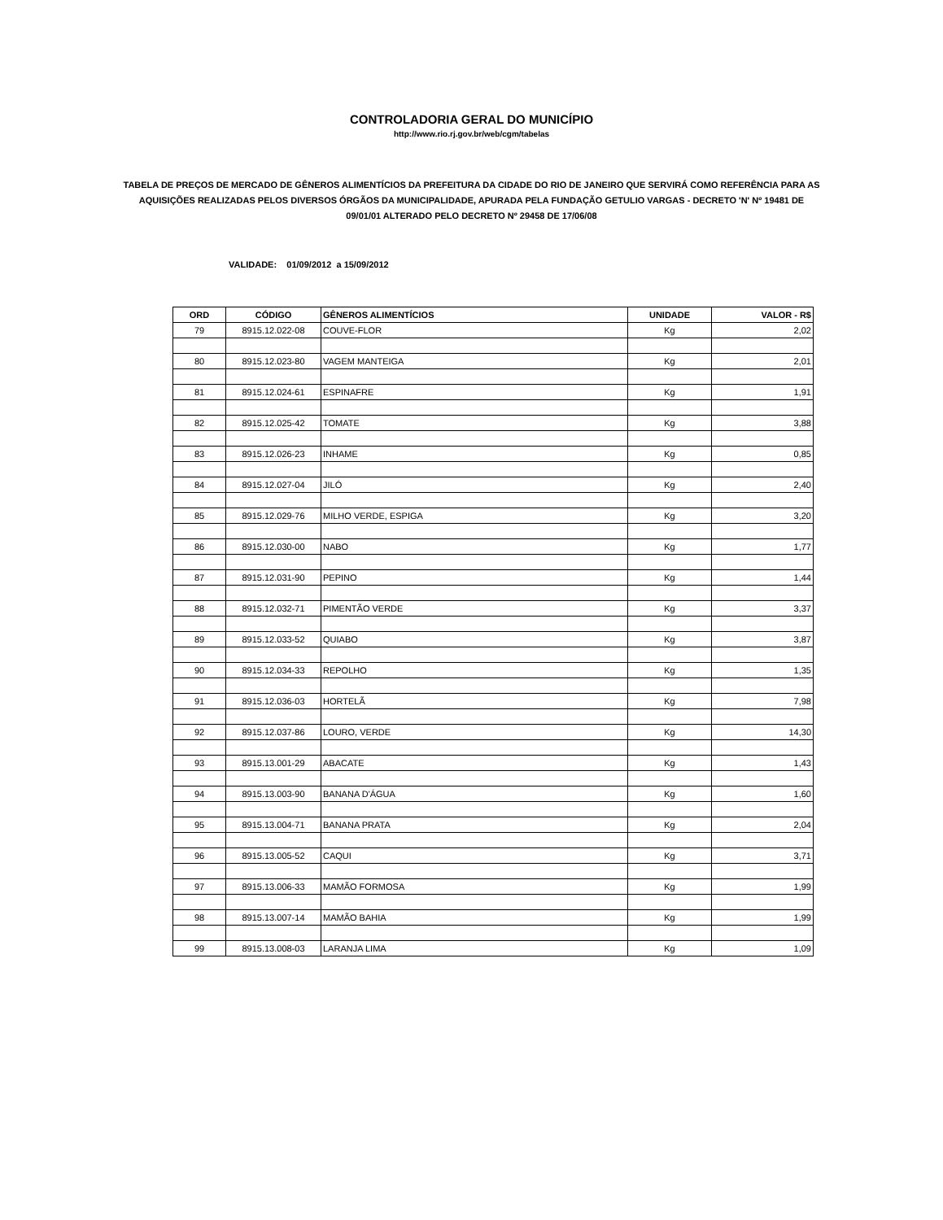CONTROLADORIA GERAL DO MUNICÍPIO
http://www.rio.rj.gov.br/web/cgm/tabelas
TABELA DE PREÇOS DE MERCADO DE GÊNEROS ALIMENTÍCIOS DA PREFEITURA DA CIDADE DO RIO DE JANEIRO QUE SERVIRÁ COMO REFERÊNCIA PARA AS AQUISIÇÕES REALIZADAS PELOS DIVERSOS ÓRGÃOS DA MUNICIPALIDADE, APURADA PELA FUNDAÇÃO GETULIO VARGAS - DECRETO 'N' Nº 19481 DE 09/01/01 ALTERADO PELO DECRETO Nº 29458 DE 17/06/08
VALIDADE: 01/09/2012 a 15/09/2012
| ORD | CÓDIGO | GÊNEROS ALIMENTÍCIOS | UNIDADE | VALOR - R$ |
| --- | --- | --- | --- | --- |
| 79 | 8915.12.022-08 | COUVE-FLOR | Kg | 2,02 |
| 80 | 8915.12.023-80 | VAGEM MANTEIGA | Kg | 2,01 |
| 81 | 8915.12.024-61 | ESPINAFRE | Kg | 1,91 |
| 82 | 8915.12.025-42 | TOMATE | Kg | 3,88 |
| 83 | 8915.12.026-23 | INHAME | Kg | 0,85 |
| 84 | 8915.12.027-04 | JILÓ | Kg | 2,40 |
| 85 | 8915.12.029-76 | MILHO VERDE, ESPIGA | Kg | 3,20 |
| 86 | 8915.12.030-00 | NABO | Kg | 1,77 |
| 87 | 8915.12.031-90 | PEPINO | Kg | 1,44 |
| 88 | 8915.12.032-71 | PIMENTÃO VERDE | Kg | 3,37 |
| 89 | 8915.12.033-52 | QUIABO | Kg | 3,87 |
| 90 | 8915.12.034-33 | REPOLHO | Kg | 1,35 |
| 91 | 8915.12.036-03 | HORTELÃ | Kg | 7,98 |
| 92 | 8915.12.037-86 | LOURO, VERDE | Kg | 14,30 |
| 93 | 8915.13.001-29 | ABACATE | Kg | 1,43 |
| 94 | 8915.13.003-90 | BANANA D'ÁGUA | Kg | 1,60 |
| 95 | 8915.13.004-71 | BANANA PRATA | Kg | 2,04 |
| 96 | 8915.13.005-52 | CAQUI | Kg | 3,71 |
| 97 | 8915.13.006-33 | MAMÃO FORMOSA | Kg | 1,99 |
| 98 | 8915.13.007-14 | MAMÃO BAHIA | Kg | 1,99 |
| 99 | 8915.13.008-03 | LARANJA LIMA | Kg | 1,09 |